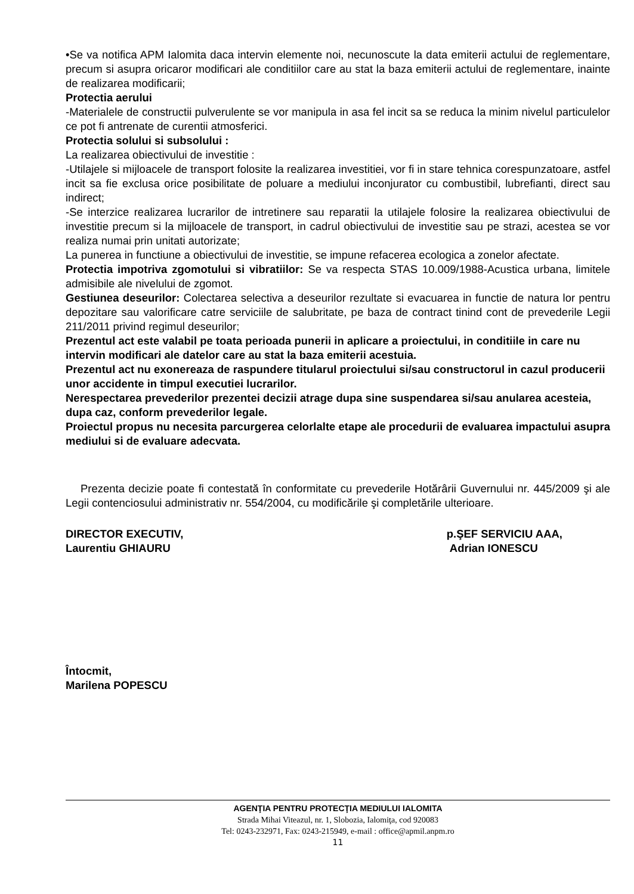•Se va notifica APM Ialomita daca intervin elemente noi, necunoscute la data emiterii actului de reglementare, precum si asupra oricaror modificari ale conditiilor care au stat la baza emiterii actului de reglementare, inainte de realizarea modificarii;
Protectia aerului
-Materialele de constructii pulverulente se vor manipula in asa fel incit sa se reduca la minim nivelul particulelor ce pot fi antrenate de curentii atmosferici.
Protectia solului si subsolului :
La realizarea obiectivului de investitie :
-Utilajele si mijloacele de transport folosite la realizarea investitiei, vor fi in stare tehnica corespunzatoare, astfel incit sa fie exclusa orice posibilitate de poluare a mediului inconjurator cu combustibil, lubrefianti, direct sau indirect;
-Se interzice realizarea lucrarilor de intretinere sau reparatii la utilajele folosire la realizarea obiectivului de investitie precum si la mijloacele de transport, in cadrul obiectivului de investitie sau pe strazi, acestea se vor realiza numai prin unitati autorizate;
La punerea in functiune a obiectivului de investitie, se impune refacerea ecologica a zonelor afectate.
Protectia impotriva zgomotului si vibratiilor: Se va respecta STAS 10.009/1988-Acustica urbana, limitele admisibile ale nivelului de zgomot.
Gestiunea deseurilor: Colectarea selectiva a deseurilor rezultate si evacuarea in functie de natura lor pentru depozitare sau valorificare catre serviciile de salubritate, pe baza de contract tinind cont de prevederile Legii 211/2011 privind regimul deseurilor;
Prezentul act este valabil pe toata perioada punerii in aplicare a proiectului, in conditiile in care nu intervin modificari ale datelor care au stat la baza emiterii acestuia.
Prezentul act nu exonereaza de raspundere titularul proiectului si/sau constructorul in cazul producerii unor accidente in timpul executiei lucrarilor.
Nerespectarea prevederilor prezentei decizii atrage dupa sine suspendarea si/sau anularea acesteia, dupa caz, conform prevederilor legale.
Proiectul propus nu necesita parcurgerea celorlalte etape ale procedurii de evaluarea impactului asupra mediului si de evaluare adecvata.
Prezenta decizie poate fi contestată în conformitate cu prevederile Hotărârii Guvernului nr. 445/2009 şi ale Legii contenciosului administrativ nr. 554/2004, cu modificările şi completările ulterioare.
DIRECTOR EXECUTIV,
Laurentiu GHIAURU
p.ŞEF SERVICIU AAA,
Adrian IONESCU
Întocmit,
Marilena POPESCU
AGENŢIA PENTRU PROTECŢIA MEDIULUI IALOMITA
Strada Mihai Viteazul, nr. 1, Slobozia, Ialomiţa, cod 920083
Tel: 0243-232971, Fax: 0243-215949, e-mail : office@apmil.anpm.ro
11